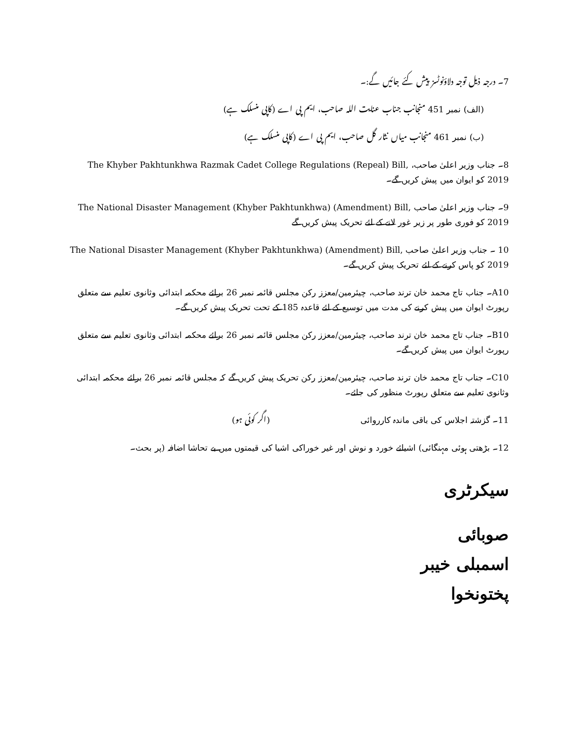7۔ درجہ ذیل توجہ دلاؤنوٹسز پیش کئے جائیں گے:۔
(الف) نمبر 451 منجانب جناب عنایت اللہ صاحب، ایم پی اے (کاپی منسلک ہے)
(ب) نمبر 461 منجانب میاں نثار گل صاحب، ایم پی اے (کاپی منسلک ہے)
8۔ جناب وزیر اعلیٰ صاحب، The Khyber Pakhtunkhwa Razmak Cadet College Regulations (Repeal) Bill, 2019 کو ایوان میں پیش کریں گے۔
9۔ جناب وزیر اعلیٰ صاحب The National Disaster Management (Khyber Pakhtunkhwa) (Amendment) Bill, 2019 کو فوری طور پر زیر غور لانے کے لئے تحریک پیش کریں گے
10 ۔ جناب وزیر اعلیٰ صاحب The National Disaster Management (Khyber Pakhtunkhwa) (Amendment) Bill, 2019 کو پاس کرنے کے لئے تحریک پیش کریں گے۔
A10۔ جناب تاج محمد خان ترند صاحب، چیئرمین/معزز رکن مجلس قائمہ نمبر 26 برائے محکمہ ابتدائی وثانوی تعلیم سے متعلق رپورٹ ایوان میں پیش کرنے کی مدت میں توسیع کے لئے قاعدہ 185 کے تحت تحریک پیش کریں گے۔
B10۔ جناب تاج محمد خان ترند صاحب، چیئرمین/معزز رکن مجلس قائمہ نمبر 26 برائے محکمہ ابتدائی وثانوی تعلیم سے متعلق رپورٹ ایوان میں پیش کریں گے۔
C10۔ جناب تاج محمد خان ترند صاحب، چیئرمین/معزز رکن تحریک پیش کریں گے کہ مجلس قائمہ نمبر 26 برائے محکمہ ابتدائی وثانوی تعلیم سے متعلق رپورٹ منظور کی جائے۔
11۔ گزشتہ اجلاس کی باقی ماندہ کارروائی (اگر کوئی ہو)
12۔ بڑھتی ہوئی مہنگائی) اشیائے خورد و نوش اور غیر خوراکی اشیا کی قیمتوں میں بے تحاشا اضافہ (پر بحث۔
سیکرٹری
صوبائی اسمبلی خیبر پختونخوا